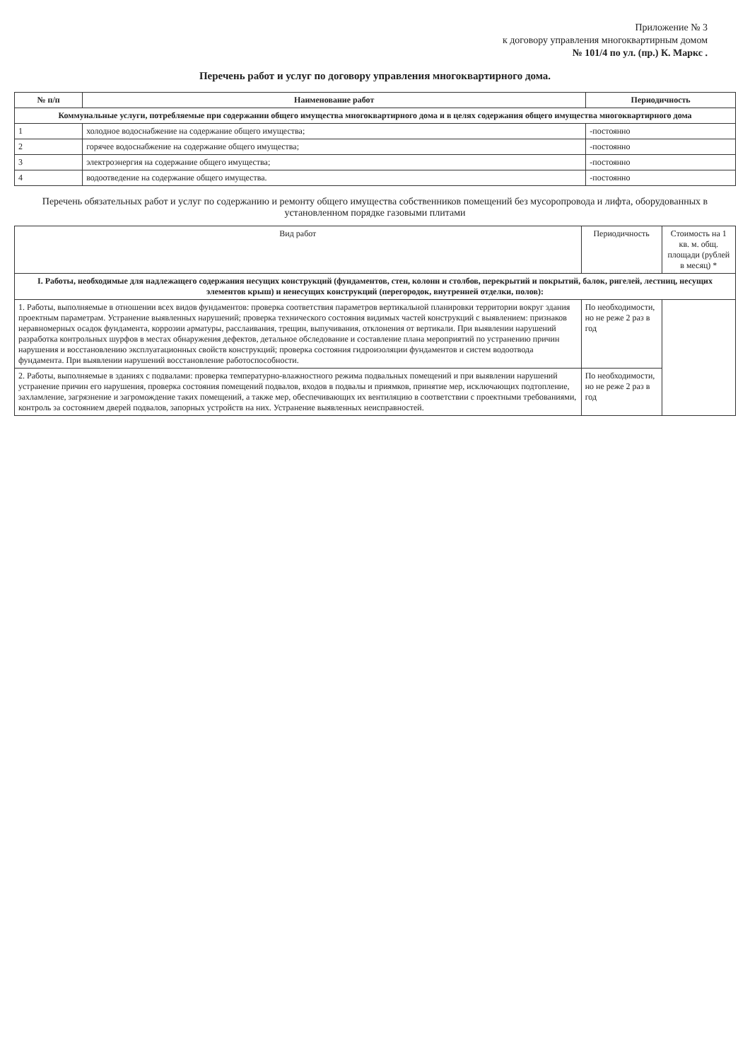Приложение № 3
к договору управления многоквартирным домом
№ 101/4 по ул. (пр.) К. Маркс .
Перечень работ и услуг по договору управления многоквартирного дома.
| № п/п | Наименование работ | Периодичность |
| --- | --- | --- |
| Коммунальные услуги, потребляемые при содержании общего имущества многоквартирного дома и в целях содержания общего имущества многоквартирного дома | | |
| 1 | холодное водоснабжение на содержание общего имущества; | -постоянно |
| 2 | горячее водоснабжение на содержание общего имущества; | -постоянно |
| 3 | электроэнергия на содержание общего имущества; | -постоянно |
| 4 | водоотведение на содержание общего имущества. | -постоянно |
Перечень обязательных работ и услуг по содержанию и ремонту общего имущества собственников помещений без мусоропровода и лифта, оборудованных в установленном порядке газовыми плитами
| Вид работ | Периодичность | Стоимость на 1 кв. м. общ. площади (рублей в месяц) * |
| I. Работы, необходимые для надлежащего содержания несущих конструкций (фундаментов, стен, колонн и столбов, перекрытий и покрытий, балок, ригелей, лестниц, несущих элементов крыш) и ненесущих конструкций (перегородок, внутренней отделки, полов): | | |
| 1. Работы, выполняемые в отношении всех видов фундаментов: проверка соответствия параметров вертикальной планировки территории вокруг здания проектным параметрам. Устранение выявленных нарушений; проверка технического состояния видимых частей конструкций с выявлением: признаков неравномерных осадок фундамента, коррозии арматуры, расслаивания, трещин, выпучивания, отклонения от вертикали. При выявлении нарушений разработка контрольных шурфов в местах обнаружения дефектов, детальное обследование и составление плана мероприятий по устранению причин нарушения и восстановлению эксплуатационных свойств конструкций; проверка состояния гидроизоляции фундаментов и систем водоотвода фундамента. При выявлении нарушений восстановление работоспособности. | По необходимости, но не реже 2 раз в год | |
| 2. Работы, выполняемые в зданиях с подвалами: проверка температурно-влажностного режима подвальных помещений и при выявлении нарушений устранение причин его нарушения, проверка состояния помещений подвалов, входов в подвалы и приямков, принятие мер, исключающих подтопление, захламление, загрязнение и загромождение таких помещений, а также мер, обеспечивающих их вентиляцию в соответствии с проектными требованиями, контроль за состоянием дверей подвалов, запорных устройств на них. Устранение выявленных неисправностей. | По необходимости, но не реже 2 раз в год | |